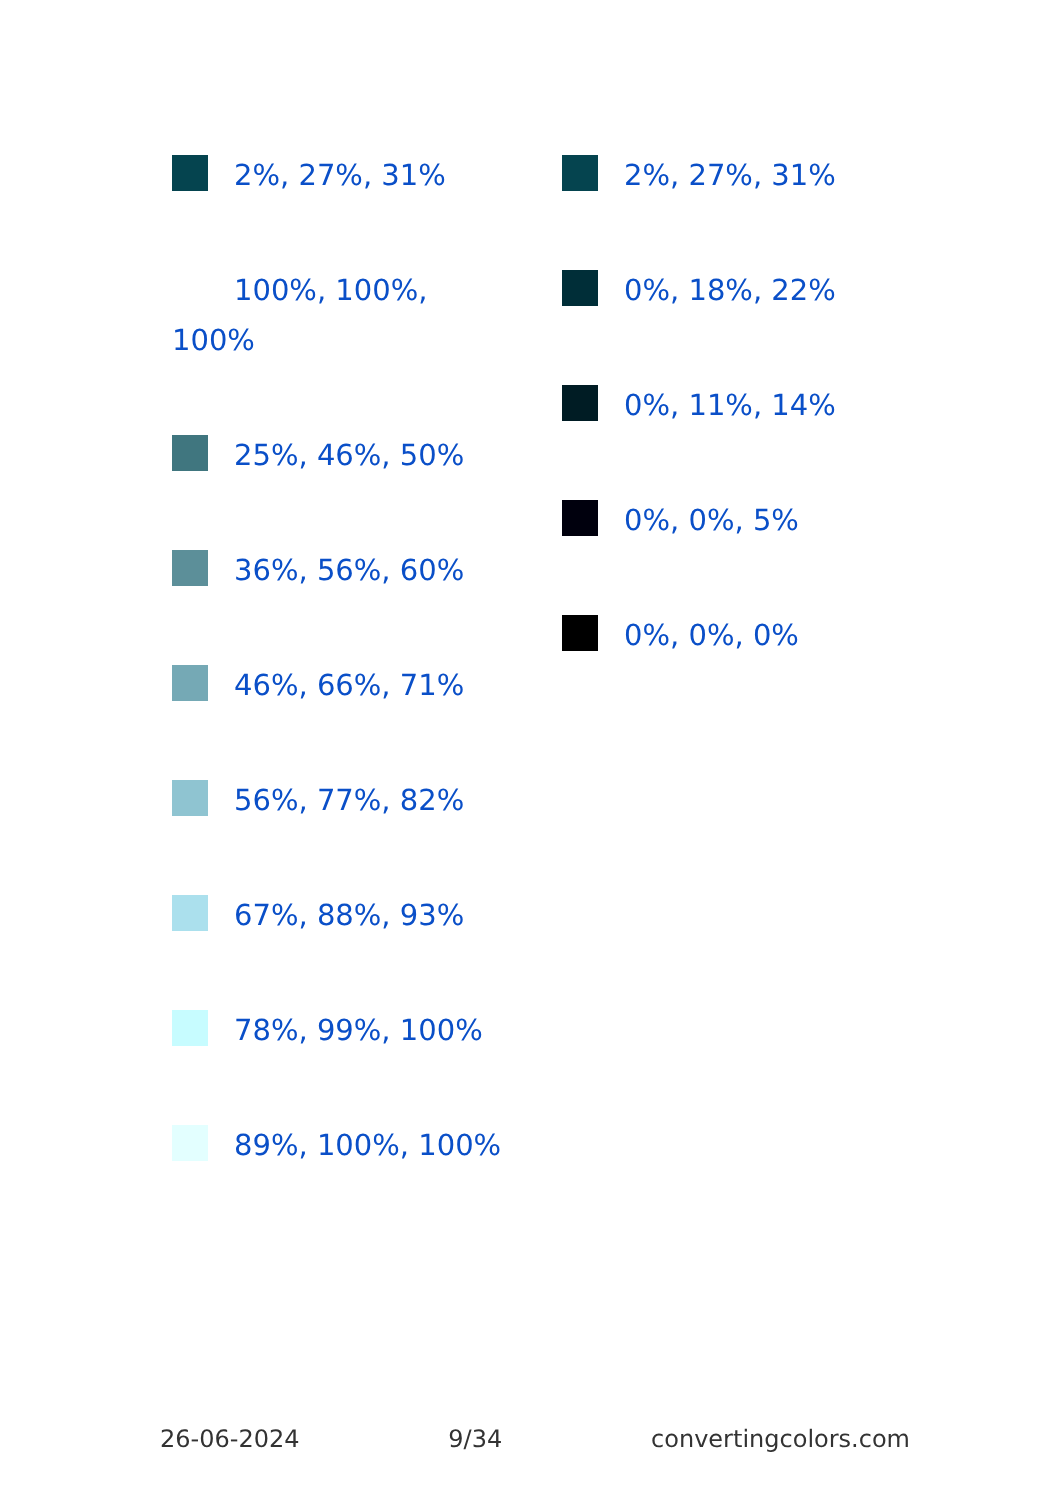2%, 27%, 31%
100%, 100%,
100%
25%, 46%, 50%
36%, 56%, 60%
46%, 66%, 71%
56%, 77%, 82%
67%, 88%, 93%
78%, 99%, 100%
89%, 100%, 100%
2%, 27%, 31%
0%, 18%, 22%
0%, 11%, 14%
0%, 0%, 5%
0%, 0%, 0%
26-06-2024 9/34 convertingcolors.com